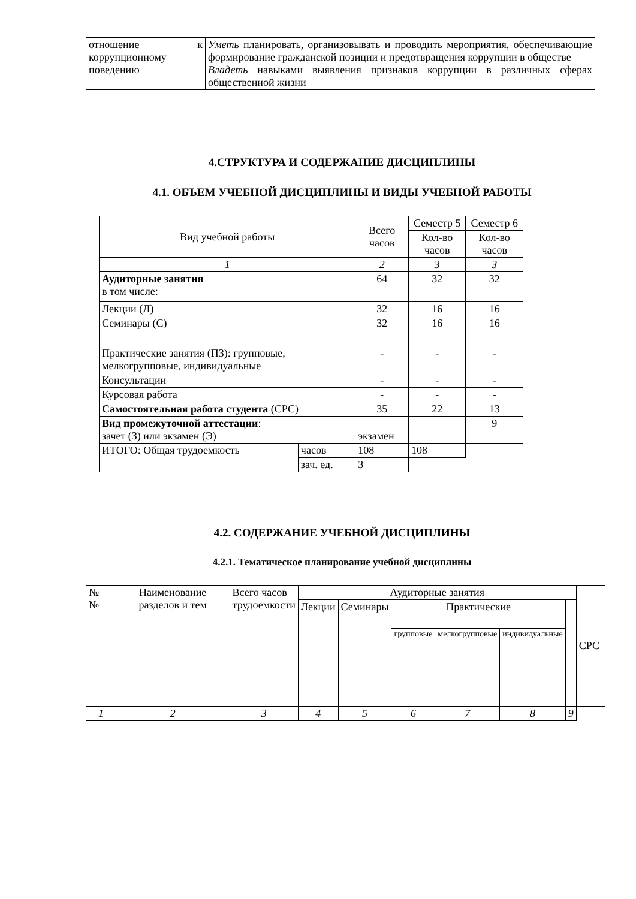| отношение к коррупционному поведению | Уметь планировать, организовывать и проводить мероприятия, обеспечивающие формирование гражданской позиции и предотвращения коррупции в обществе Владеть навыками выявления признаков коррупции в различных сферах общественной жизни |
4.СТРУКТУРА И СОДЕРЖАНИЕ ДИСЦИПЛИНЫ
4.1. ОБЪЕМ УЧЕБНОЙ ДИСЦИПЛИНЫ И ВИДЫ УЧЕБНОЙ РАБОТЫ
| Вид учебной работы | | Всего часов | Семестр 5 | Семестр 6 |
| | | | Кол-во часов | Кол-во часов |
| 1 | | 2 | 3 | 3 |
| Аудиторные занятия в том числе: | | 64 | 32 | 32 |
| Лекции (Л) | | 32 | 16 | 16 |
| Семинары (С) | | 32 | 16 | 16 |
| Практические занятия (ПЗ): групповые, мелкогрупповые, индивидуальные | | - | - | - |
| Консультации | | - | - | - |
| Курсовая работа | | - | - | - |
| Самостоятельная работа студента (СРС) | | 35 | 22 | 13 |
| Вид промежуточной аттестации : зачет (З) или экзамен (Э) | | экзамен | | 9 |
| ИТОГО: Общая трудоемкость | часов | 108 | 108 | |
| | зач. ед. | 3 | | |
4.2. СОДЕРЖАНИЕ УЧЕБНОЙ ДИСЦИПЛИНЫ
4.2.1. Тематическое планирование учебной дисциплины
| № № | Наименование разделов и тем | Всего часов трудоемкости | Аудиторные занятия | | | | | | СРС |
| | | | Лекции | Семинары | Практические | | | | |
| | | | | | групповые | мелкогрупповые | индивидуальные | | |
| 1 | 2 | 3 | 4 | 5 | 6 | 7 | 8 | 9 | |